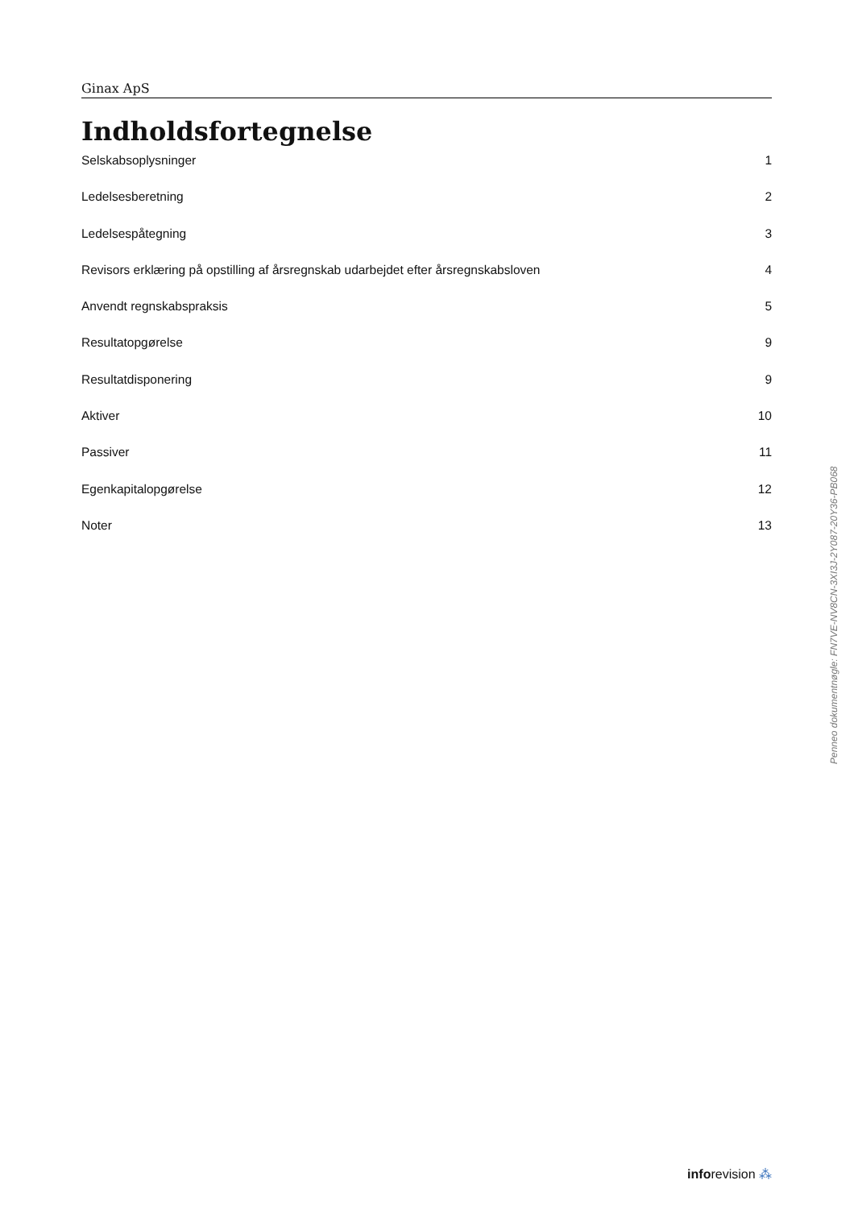Ginax ApS
Indholdsfortegnelse
Selskabsoplysninger 1
Ledelsesberetning 2
Ledelsespåtegning 3
Revisors erklæring på opstilling af årsregnskab udarbejdet efter årsregnskabsloven 4
Anvendt regnskabspraksis 5
Resultatopgørelse 9
Resultatdisponering 9
Aktiver 10
Passiver 11
Egenkapitalopgørelse 12
Noter 13
Penneo dokumentnøgle: FN7VE-NV8CN-3XI3J-2Y087-20Y36-PB068
inforevision ⁂